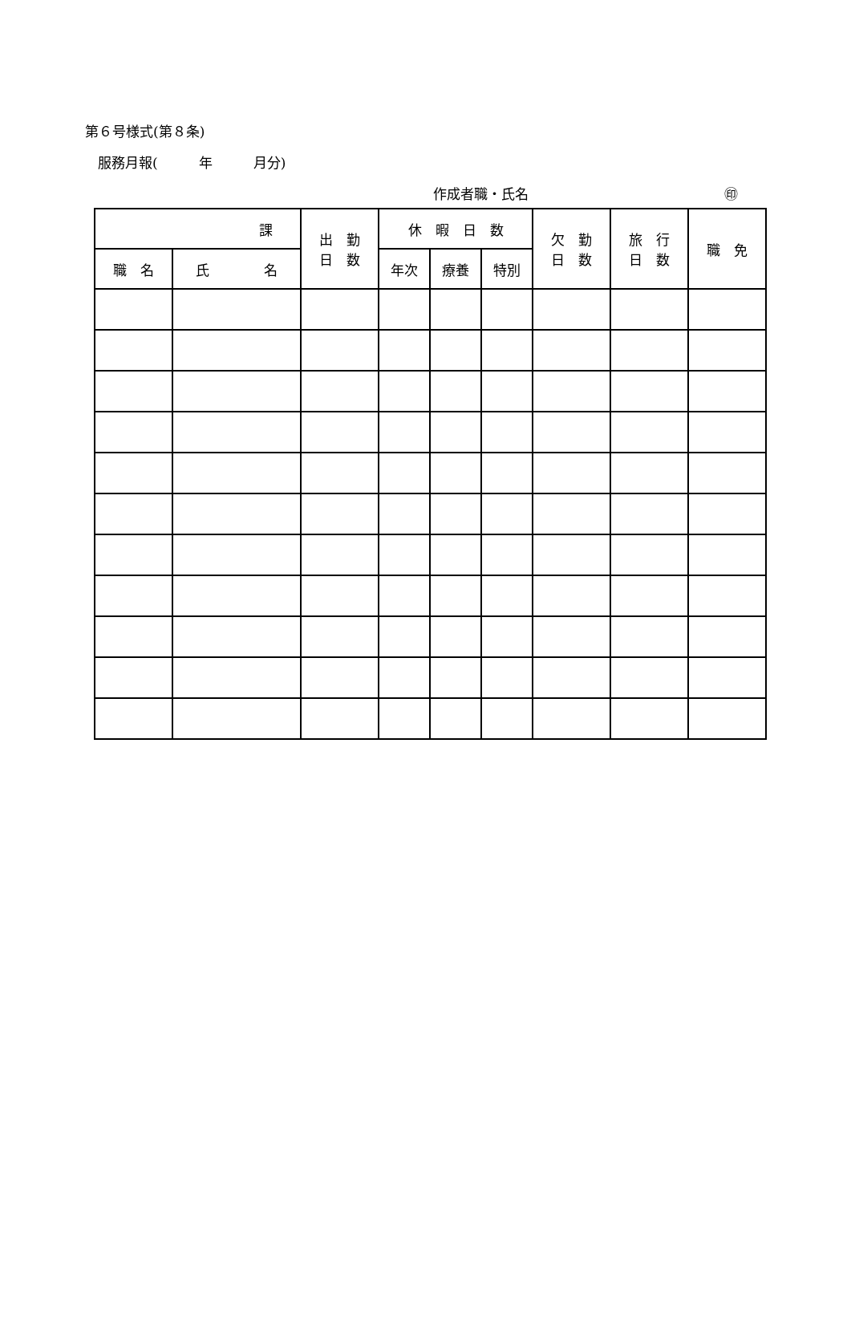第６号様式(第８条)
服務月報(　　　年　　　月分)
作成者職・氏名 ㊞
| 課 | | 出 勤 日 数 | 休 暇 日 数 | | | 欠 勤 日 数 | 旅 行 日 数 | 職 免 |
| --- | --- | --- | --- | --- | --- | --- | --- | --- |
| 職 名 | 氏 名 | | 年次 | 療養 | 特別 | | | |